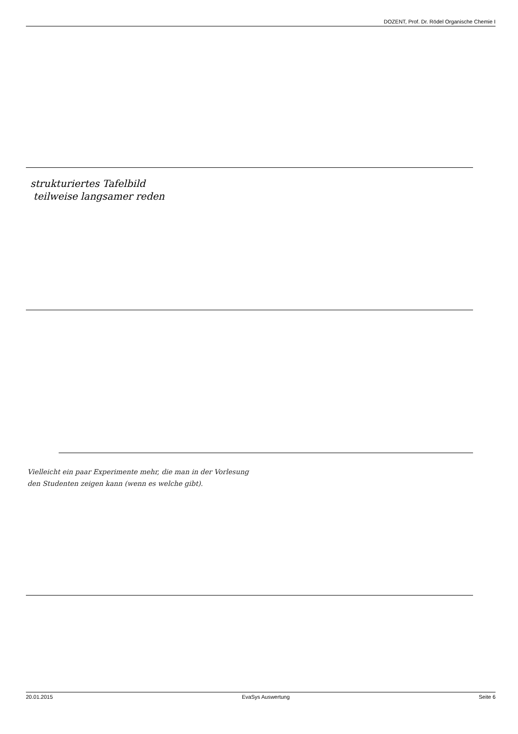DOZENT, Prof. Dr. Rödel Organische Chemie I
strukturiertes Tafelbild
teilweise langsamer reden
Vielleicht ein paar Experimente mehr, die man in der Vorlesung
den Studenten zeigen kann (wenn es welche gibt).
20.01.2015 EvaSys Auswertung Seite 6